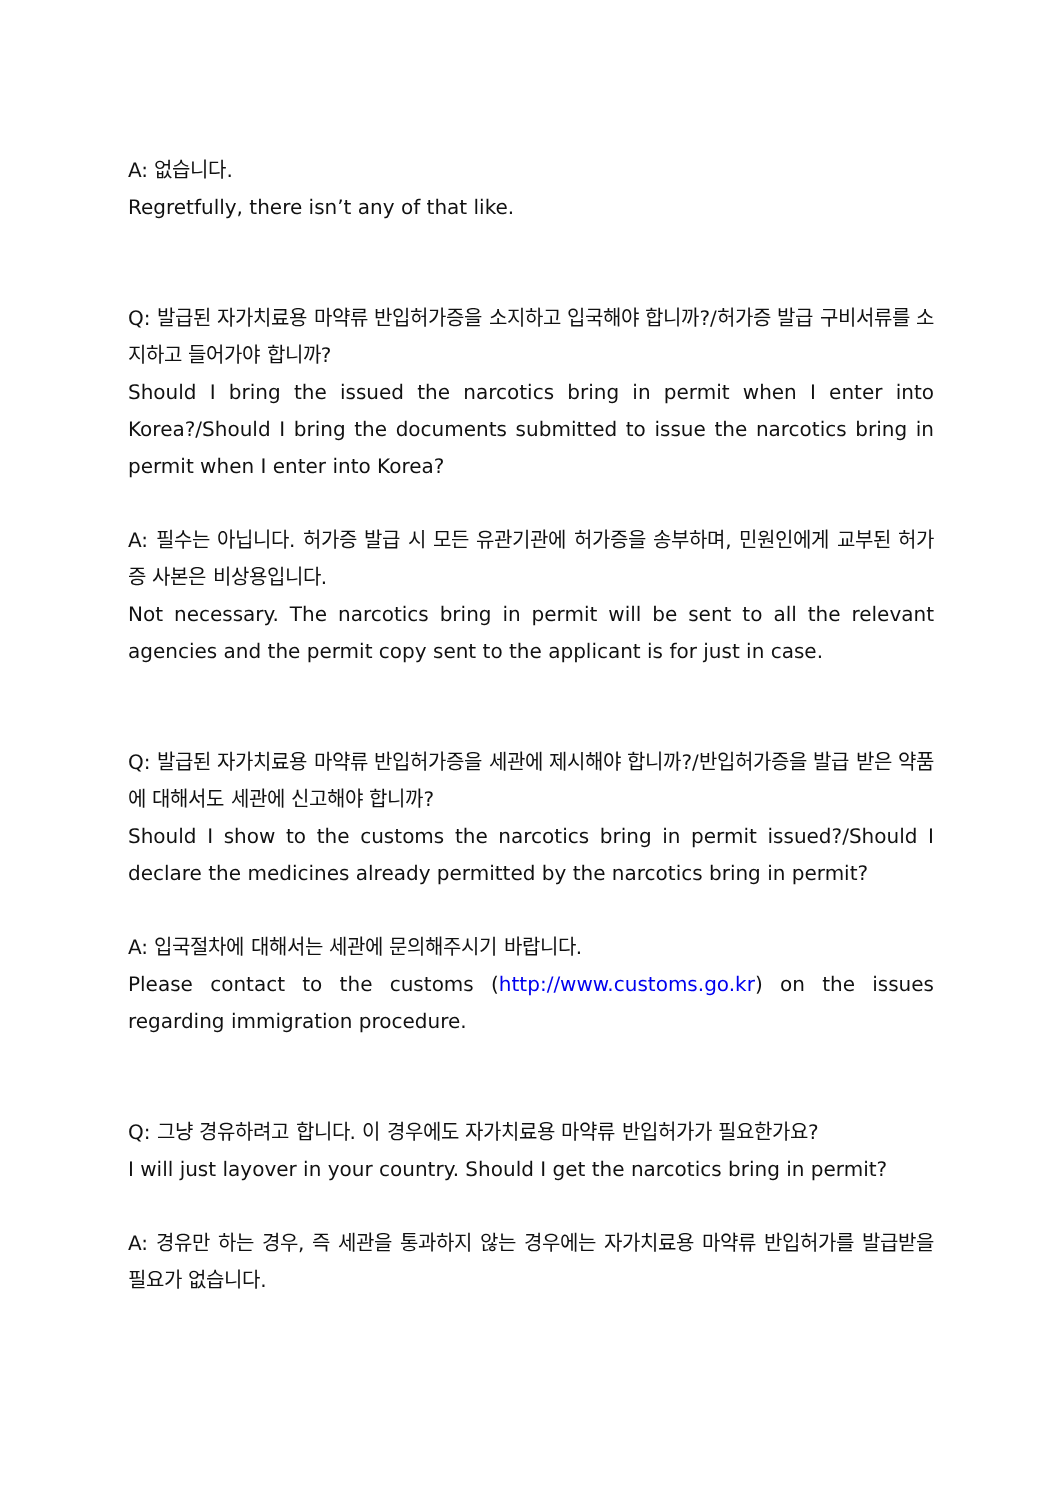A: 없습니다.
Regretfully, there isn’t any of that like.
Q: 발급된 자가치료용 마약류 반입허가증을 소지하고 입국해야 합니까?/허가증 발급 구비서류를 소지하고 들어가야 합니까?
Should I bring the issued the narcotics bring in permit when I enter into Korea?/Should I bring the documents submitted to issue the narcotics bring in permit when I enter into Korea?
A: 필수는 아닙니다. 허가증 발급 시 모든 유관기관에 허가증을 송부하며, 민원인에게 교부된 허가증 사본은 비상용입니다.
Not necessary. The narcotics bring in permit will be sent to all the relevant agencies and the permit copy sent to the applicant is for just in case.
Q: 발급된 자가치료용 마약류 반입허가증을 세관에 제시해야 합니까?/반입허가증을 발급 받은 약품에 대해서도 세관에 신고해야 합니까?
Should I show to the customs the narcotics bring in permit issued?/Should I declare the medicines already permitted by the narcotics bring in permit?
A: 입국절차에 대해서는 세관에 문의해주시기 바랍니다.
Please contact to the customs (http://www.customs.go.kr) on the issues regarding immigration procedure.
Q: 그냥 경유하려고 합니다. 이 경우에도 자가치료용 마약류 반입허가가 필요한가요?
I will just layover in your country. Should I get the narcotics bring in permit?
A: 경유만 하는 경우, 즉 세관을 통과하지 않는 경우에는 자가치료용 마약류 반입허가를 발급받을 필요가 없습니다.